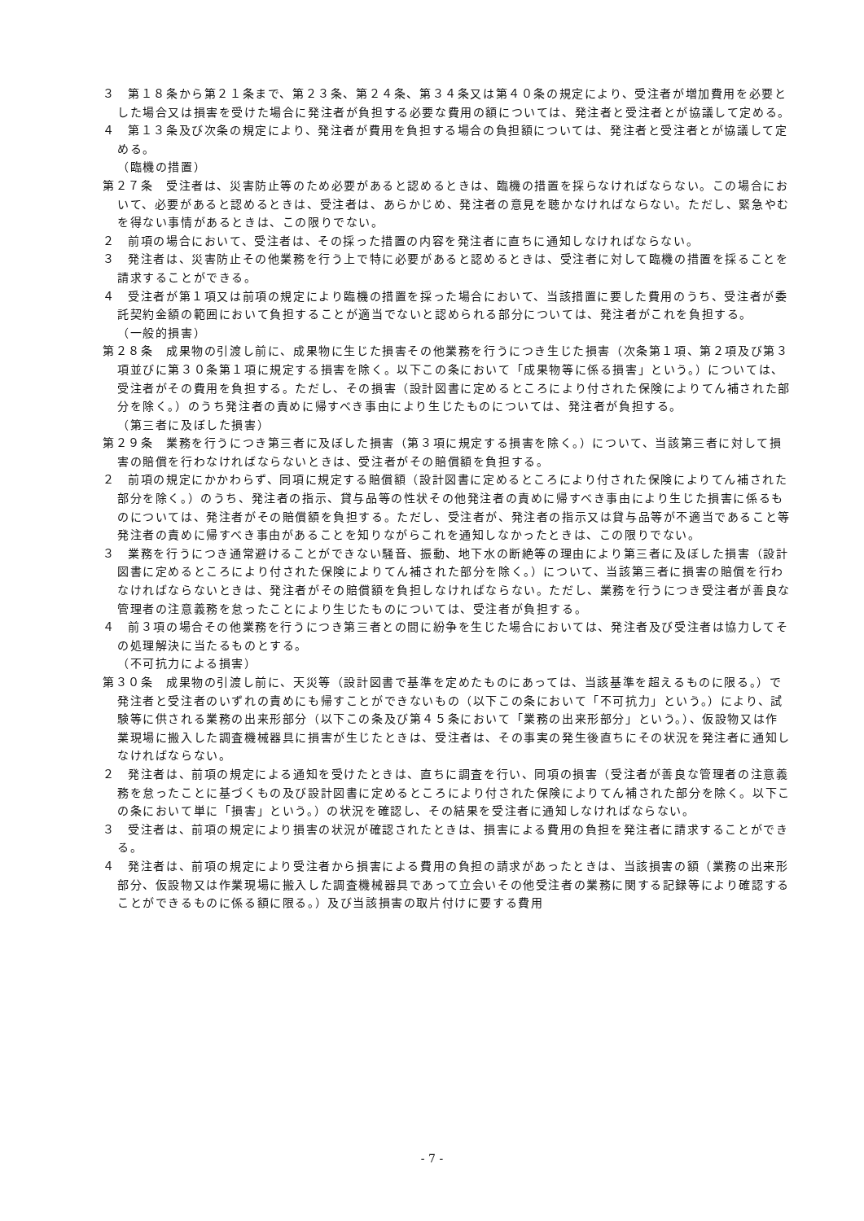３　第１８条から第２１条まで、第２３条、第２４条、第３４条又は第４０条の規定により、受注者が増加費用を必要とした場合又は損害を受けた場合に発注者が負担する必要な費用の額については、発注者と受注者とが協議して定める。
４　第１３条及び次条の規定により、発注者が費用を負担する場合の負担額については、発注者と受注者とが協議して定める。
（臨機の措置）
第２７条　受注者は、災害防止等のため必要があると認めるときは、臨機の措置を採らなければならない。この場合において、必要があると認めるときは、受注者は、あらかじめ、発注者の意見を聴かなければならない。ただし、緊急やむを得ない事情があるときは、この限りでない。
２　前項の場合において、受注者は、その採った措置の内容を発注者に直ちに通知しなければならない。
３　発注者は、災害防止その他業務を行う上で特に必要があると認めるときは、受注者に対して臨機の措置を採ることを請求することができる。
４　受注者が第１項又は前項の規定により臨機の措置を採った場合において、当該措置に要した費用のうち、受注者が委託契約金額の範囲において負担することが適当でないと認められる部分については、発注者がこれを負担する。
（一般的損害）
第２８条　成果物の引渡し前に、成果物に生じた損害その他業務を行うにつき生じた損害（次条第１項、第２項及び第３項並びに第３０条第１項に規定する損害を除く。以下この条において「成果物等に係る損害」という。）については、受注者がその費用を負担する。ただし、その損害（設計図書に定めるところにより付された保険によりてん補された部分を除く。）のうち発注者の責めに帰すべき事由により生じたものについては、発注者が負担する。
（第三者に及ぼした損害）
第２９条　業務を行うにつき第三者に及ぼした損害（第３項に規定する損害を除く。）について、当該第三者に対して損害の賠償を行わなければならないときは、受注者がその賠償額を負担する。
２　前項の規定にかかわらず、同項に規定する賠償額（設計図書に定めるところにより付された保険によりてん補された部分を除く。）のうち、発注者の指示、貸与品等の性状その他発注者の責めに帰すべき事由により生じた損害に係るものについては、発注者がその賠償額を負担する。ただし、受注者が、発注者の指示又は貸与品等が不適当であること等発注者の責めに帰すべき事由があることを知りながらこれを通知しなかったときは、この限りでない。
３　業務を行うにつき通常避けることができない騒音、振動、地下水の断絶等の理由により第三者に及ぼした損害（設計図書に定めるところにより付された保険によりてん補された部分を除く。）について、当該第三者に損害の賠償を行わなければならないときは、発注者がその賠償額を負担しなければならない。ただし、業務を行うにつき受注者が善良な管理者の注意義務を怠ったことにより生じたものについては、受注者が負担する。
４　前３項の場合その他業務を行うにつき第三者との間に紛争を生じた場合においては、発注者及び受注者は協力してその処理解決に当たるものとする。
（不可抗力による損害）
第３０条　成果物の引渡し前に、天災等（設計図書で基準を定めたものにあっては、当該基準を超えるものに限る。）で発注者と受注者のいずれの責めにも帰すことができないもの（以下この条において「不可抗力」という。）により、試験等に供される業務の出来形部分（以下この条及び第４５条において「業務の出来形部分」という。）、仮設物又は作業現場に搬入した調査機械器具に損害が生じたときは、受注者は、その事実の発生後直ちにその状況を発注者に通知しなければならない。
２　発注者は、前項の規定による通知を受けたときは、直ちに調査を行い、同項の損害（受注者が善良な管理者の注意義務を怠ったことに基づくもの及び設計図書に定めるところにより付された保険によりてん補された部分を除く。以下この条において単に「損害」という。）の状況を確認し、その結果を受注者に通知しなければならない。
３　受注者は、前項の規定により損害の状況が確認されたときは、損害による費用の負担を発注者に請求することができる。
４　発注者は、前項の規定により受注者から損害による費用の負担の請求があったときは、当該損害の額（業務の出来形部分、仮設物又は作業現場に搬入した調査機械器具であって立会いその他受注者の業務に関する記録等により確認することができるものに係る額に限る。）及び当該損害の取片付けに要する費用
- 7 -